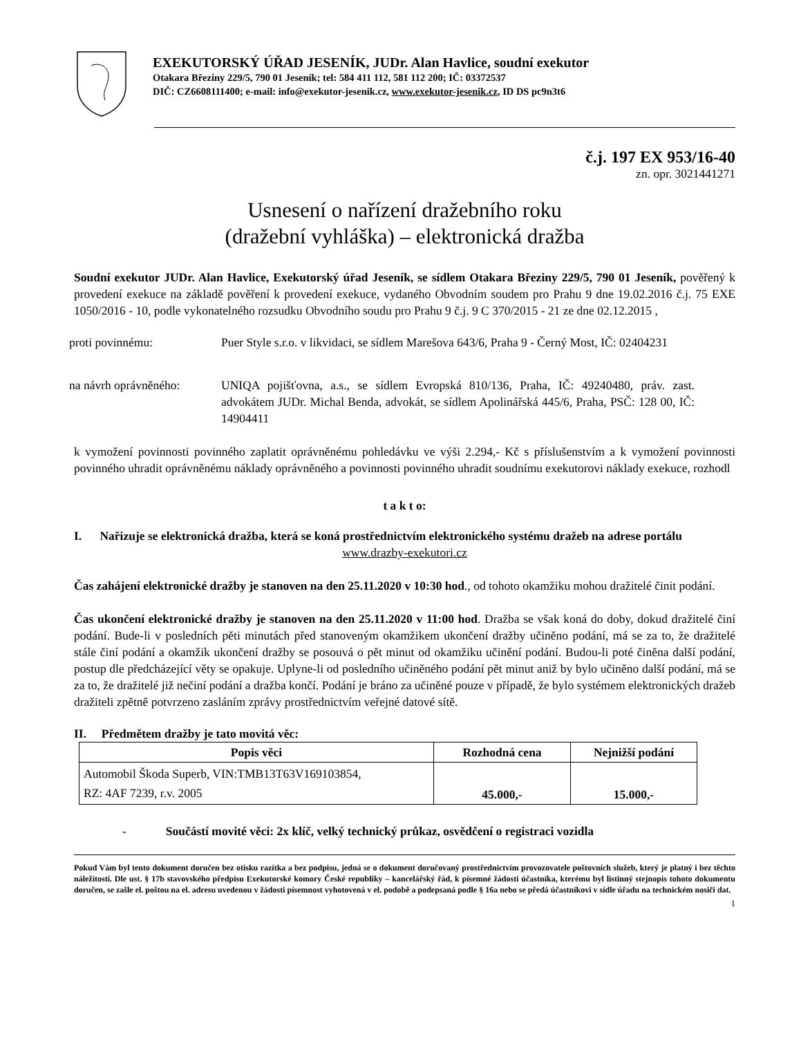EXEKUTORSKÝ ÚŘAD JESENÍK, JUDr. Alan Havlice, soudní exekutor
Otakara Březiny 229/5, 790 01 Jeseník; tel: 584 411 112, 581 112 200; IČ: 03372537
DIČ: CZ6608111400; e-mail: info@exekutor-jesenik.cz, www.exekutor-jesenik.cz, ID DS pc9n3t6
č.j. 197 EX 953/16-40
zn. opr. 3021441271
Usnesení o nařízení dražebního roku
(dražební vyhláška) – elektronická dražba
Soudní exekutor JUDr. Alan Havlice, Exekutorský úřad Jeseník, se sídlem Otakara Březiny 229/5, 790 01 Jeseník, pověřený k provedení exekuce na základě pověření k provedení exekuce, vydaného Obvodním soudem pro Prahu 9 dne 19.02.2016 č.j. 75 EXE 1050/2016 - 10, podle vykonatelného rozsudku Obvodního soudu pro Prahu 9 č.j. 9 C 370/2015 - 21 ze dne 02.12.2015 ,
proti povinnému: Puer Style s.r.o. v likvidaci, se sídlem Marešova 643/6, Praha 9 - Černý Most, IČ: 02404231
na návrh oprávněného:
UNIQA pojišťovna, a.s., se sídlem Evropská 810/136, Praha, IČ: 49240480, práv. zast. advokátem JUDr. Michal Benda, advokát, se sídlem Apolinářská 445/6, Praha, PSČ: 128 00, IČ: 14904411
k vymožení povinnosti povinného zaplatit oprávněnému pohledávku ve výši 2.294,- Kč s příslušenstvím a k vymožení povinnosti povinného uhradit oprávněnému náklady oprávněného a povinnosti povinného uhradit soudnímu exekutorovi náklady exekuce, rozhodl
t a k t o:
I. Nařizuje se elektronická dražba, která se koná prostřednictvím elektronického systému dražeb na adrese portálu
www.drazby-exekutori.cz
Čas zahájení elektronické dražby je stanoven na den 25.11.2020 v 10:30 hod., od tohoto okamžiku mohou dražitelé činit podání.
Čas ukončení elektronické dražby je stanoven na den 25.11.2020 v 11:00 hod. Dražba se však koná do doby, dokud dražitelé činí podání. Bude-li v posledních pěti minutách před stanoveným okamžikem ukončení dražby učiněno podání, má se za to, že dražitelé stále činí podání a okamžik ukončení dražby se posouvá o pět minut od okamžiku učinění podání. Budou-li poté činěna další podání, postup dle předcházející věty se opakuje. Uplyne-li od posledního učiněného podání pět minut aniž by bylo učiněno další podání, má se za to, že dražitelé již nečiní podání a dražba končí. Podání je bráno za učiněné pouze v případě, že bylo systémem elektronických dražeb dražiteli zpětně potvrzeno zasláním zprávy prostřednictvím veřejné datové sítě.
II. Předmětem dražby je tato movitá věc:
| Popis věci | Rozhodná cena | Nejnižší podání |
| --- | --- | --- |
| Automobil Škoda Superb, VIN:TMB13T63V169103854, RZ: 4AF 7239, r.v. 2005 | 45.000,- | 15.000,- |
- Součástí movité věci: 2x klíč, velký technický průkaz, osvědčení o registraci vozidla
Pokud Vám byl tento dokument doručen bez otisku razítka a bez podpisu, jedná se o dokument doručovaný prostřednictvím provozovatele poštovních služeb, který je platný i bez těchto náležitostí. Dle ust. § 17b stavovského předpisu Exekutorské komory České republiky – kancelářský řád, k písemné žádosti účastníka, kterému byl listinný stejnopis tohoto dokumentu doručen, se zašle el. poštou na el. adresu uvedenou v žádosti písemnost vyhotovená v el. podobě a podepsaná podle § 16a nebo se předá účastníkovi v sídle úřadu na technickém nosiči dat.
1